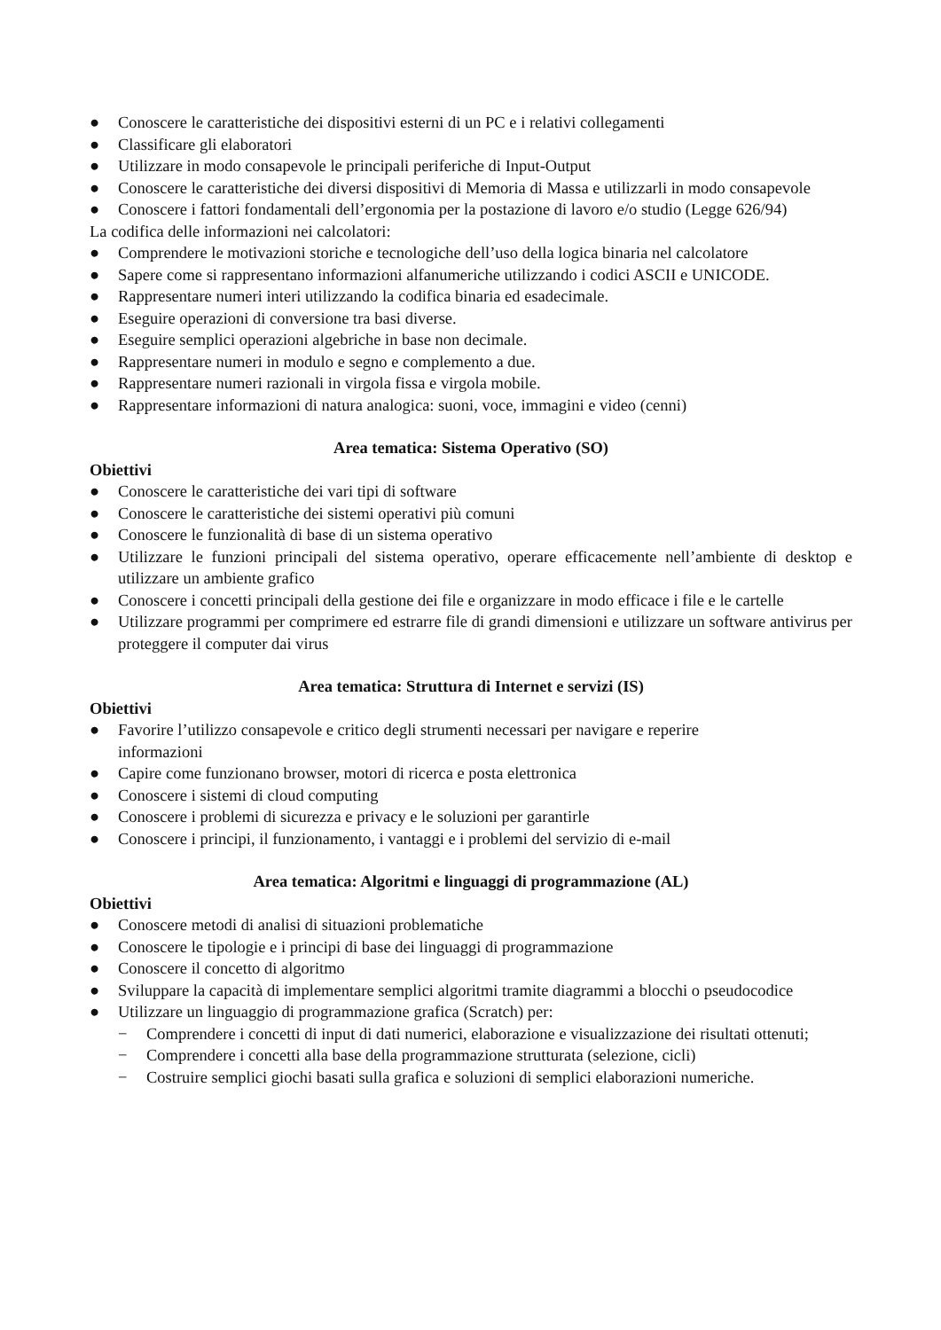● Conoscere le caratteristiche dei dispositivi esterni di un PC e i relativi collegamenti
● Classificare gli elaboratori
● Utilizzare in modo consapevole le principali periferiche di Input-Output
● Conoscere le caratteristiche dei diversi dispositivi di Memoria di Massa e utilizzarli in modo consapevole
● Conoscere i fattori fondamentali dell’ergonomia per la postazione di lavoro e/o studio (Legge 626/94)
La codifica delle informazioni nei calcolatori:
● Comprendere le motivazioni storiche e tecnologiche dell’uso della logica binaria nel calcolatore
● Sapere come si rappresentano informazioni alfanumeriche utilizzando i codici ASCII e UNICODE.
● Rappresentare numeri interi utilizzando la codifica binaria ed esadecimale.
● Eseguire operazioni di conversione tra basi diverse.
● Eseguire semplici operazioni algebriche in base non decimale.
● Rappresentare numeri in modulo e segno e complemento a due.
● Rappresentare numeri razionali in virgola fissa e virgola mobile.
● Rappresentare informazioni di natura analogica: suoni, voce, immagini e video (cenni)
Area tematica: Sistema Operativo (SO)
Obiettivi
● Conoscere le caratteristiche dei vari tipi di software
● Conoscere le caratteristiche dei sistemi operativi più comuni
● Conoscere le funzionalità di base di un sistema operativo
● Utilizzare le funzioni principali del sistema operativo, operare efficacemente nell’ambiente di desktop e utilizzare un ambiente grafico
● Conoscere i concetti principali della gestione dei file e organizzare in modo efficace i file e le cartelle
● Utilizzare programmi per comprimere ed estrarre file di grandi dimensioni e utilizzare un software antivirus per proteggere il computer dai virus
Area tematica: Struttura di Internet e servizi (IS)
Obiettivi
● Favorire l’utilizzo consapevole e critico degli strumenti necessari per navigare e reperire
informazioni
● Capire come funzionano browser, motori di ricerca e posta elettronica
● Conoscere i sistemi di cloud computing
● Conoscere i problemi di sicurezza e privacy e le soluzioni per garantirle
● Conoscere i principi, il funzionamento, i vantaggi e i problemi del servizio di e-mail
Area tematica: Algoritmi e linguaggi di programmazione (AL)
Obiettivi
● Conoscere metodi di analisi di situazioni problematiche
● Conoscere le tipologie e i principi di base dei linguaggi di programmazione
● Conoscere il concetto di algoritmo
● Sviluppare la capacità di implementare semplici algoritmi tramite diagrammi a blocchi o pseudocodice
● Utilizzare un linguaggio di programmazione grafica (Scratch) per:
− Comprendere i concetti di input di dati numerici, elaborazione e visualizzazione dei risultati ottenuti;
− Comprendere i concetti alla base della programmazione strutturata (selezione, cicli)
− Costruire semplici giochi basati sulla grafica e soluzioni di semplici elaborazioni numeriche.